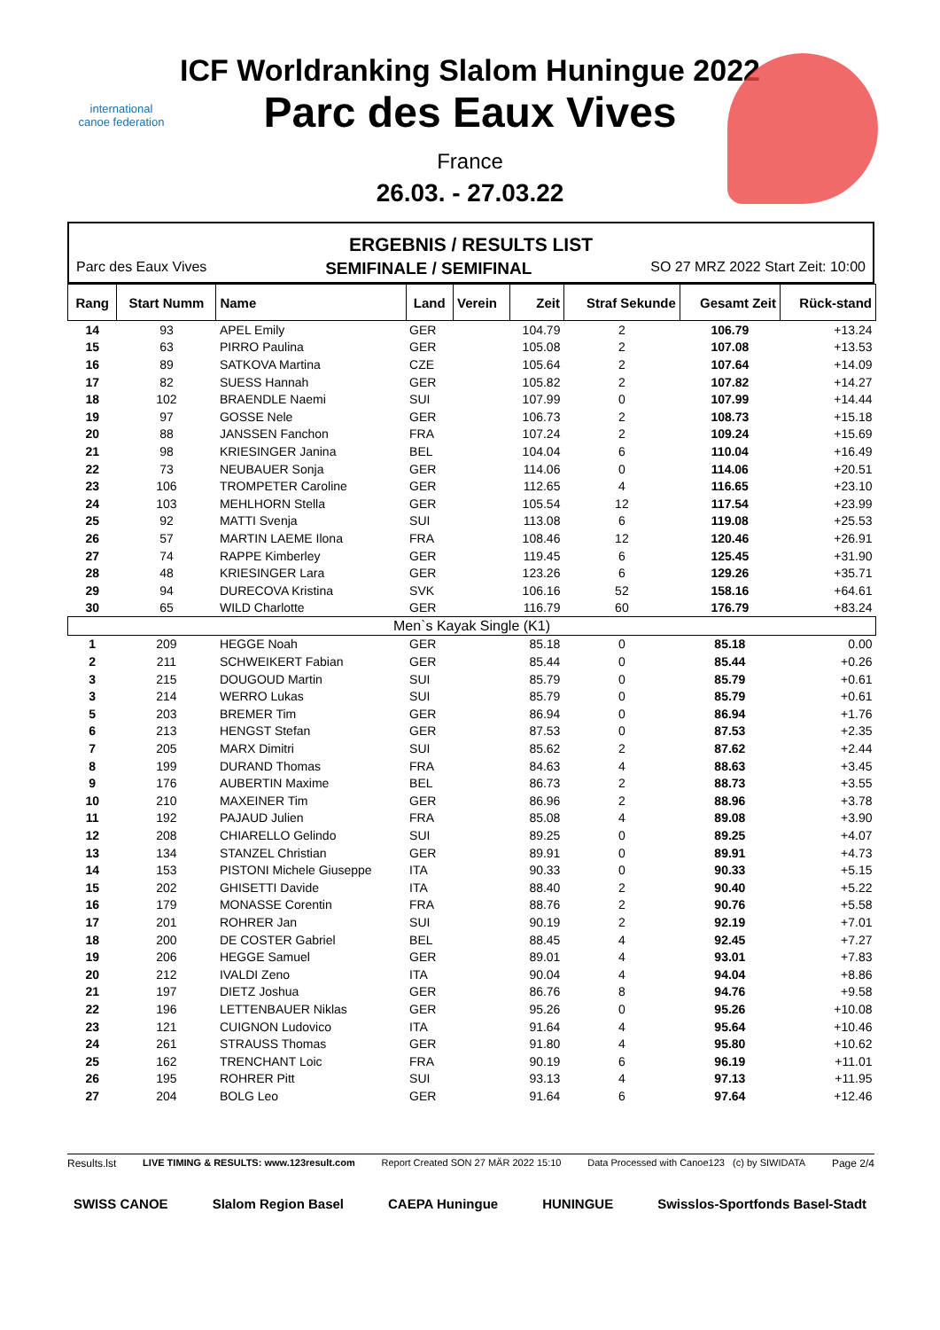international canoe federation
ICF Worldranking Slalom Huningue 2022
Parc des Eaux Vives
France
26.03. - 27.03.22
ERGEBNIS / RESULTS LIST
Parc des Eaux Vives SEMIFINALE / SEMIFINAL SO 27 MRZ 2022 Start Zeit: 10:00
| Rang | Start Numm | Name | Land | Verein | Zeit | Straf Sekunde | Gesamt Zeit | Rück-stand |
| --- | --- | --- | --- | --- | --- | --- | --- | --- |
| 14 | 93 | APEL Emily | GER | | 104.79 | 2 | 106.79 | +13.24 |
| 15 | 63 | PIRRO Paulina | GER | | 105.08 | 2 | 107.08 | +13.53 |
| 16 | 89 | SATKOVA Martina | CZE | | 105.64 | 2 | 107.64 | +14.09 |
| 17 | 82 | SUESS Hannah | GER | | 105.82 | 2 | 107.82 | +14.27 |
| 18 | 102 | BRAENDLE Naemi | SUI | | 107.99 | 0 | 107.99 | +14.44 |
| 19 | 97 | GOSSE Nele | GER | | 106.73 | 2 | 108.73 | +15.18 |
| 20 | 88 | JANSSEN Fanchon | FRA | | 107.24 | 2 | 109.24 | +15.69 |
| 21 | 98 | KRIESINGER Janina | BEL | | 104.04 | 6 | 110.04 | +16.49 |
| 22 | 73 | NEUBAUER Sonja | GER | | 114.06 | 0 | 114.06 | +20.51 |
| 23 | 106 | TROMPETER Caroline | GER | | 112.65 | 4 | 116.65 | +23.10 |
| 24 | 103 | MEHLHORN Stella | GER | | 105.54 | 12 | 117.54 | +23.99 |
| 25 | 92 | MATTI Svenja | SUI | | 113.08 | 6 | 119.08 | +25.53 |
| 26 | 57 | MARTIN LAEME Ilona | FRA | | 108.46 | 12 | 120.46 | +26.91 |
| 27 | 74 | RAPPE Kimberley | GER | | 119.45 | 6 | 125.45 | +31.90 |
| 28 | 48 | KRIESINGER Lara | GER | | 123.26 | 6 | 129.26 | +35.71 |
| 29 | 94 | DURECOVA Kristina | SVK | | 106.16 | 52 | 158.16 | +64.61 |
| 30 | 65 | WILD Charlotte | GER | | 116.79 | 60 | 176.79 | +83.24 |
| Men`s Kayak Single (K1) | | | | | | | | |
| 1 | 209 | HEGGE Noah | GER | | 85.18 | 0 | 85.18 | 0.00 |
| 2 | 211 | SCHWEIKERT Fabian | GER | | 85.44 | 0 | 85.44 | +0.26 |
| 3 | 215 | DOUGOUD Martin | SUI | | 85.79 | 0 | 85.79 | +0.61 |
| 3 | 214 | WERRO Lukas | SUI | | 85.79 | 0 | 85.79 | +0.61 |
| 5 | 203 | BREMER Tim | GER | | 86.94 | 0 | 86.94 | +1.76 |
| 6 | 213 | HENGST Stefan | GER | | 87.53 | 0 | 87.53 | +2.35 |
| 7 | 205 | MARX Dimitri | SUI | | 85.62 | 2 | 87.62 | +2.44 |
| 8 | 199 | DURAND Thomas | FRA | | 84.63 | 4 | 88.63 | +3.45 |
| 9 | 176 | AUBERTIN Maxime | BEL | | 86.73 | 2 | 88.73 | +3.55 |
| 10 | 210 | MAXEINER Tim | GER | | 86.96 | 2 | 88.96 | +3.78 |
| 11 | 192 | PAJAUD Julien | FRA | | 85.08 | 4 | 89.08 | +3.90 |
| 12 | 208 | CHIARELLO Gelindo | SUI | | 89.25 | 0 | 89.25 | +4.07 |
| 13 | 134 | STANZEL Christian | GER | | 89.91 | 0 | 89.91 | +4.73 |
| 14 | 153 | PISTONI Michele Giuseppe | ITA | | 90.33 | 0 | 90.33 | +5.15 |
| 15 | 202 | GHISETTI Davide | ITA | | 88.40 | 2 | 90.40 | +5.22 |
| 16 | 179 | MONASSE Corentin | FRA | | 88.76 | 2 | 90.76 | +5.58 |
| 17 | 201 | ROHRER Jan | SUI | | 90.19 | 2 | 92.19 | +7.01 |
| 18 | 200 | DE COSTER Gabriel | BEL | | 88.45 | 4 | 92.45 | +7.27 |
| 19 | 206 | HEGGE Samuel | GER | | 89.01 | 4 | 93.01 | +7.83 |
| 20 | 212 | IVALDI Zeno | ITA | | 90.04 | 4 | 94.04 | +8.86 |
| 21 | 197 | DIETZ Joshua | GER | | 86.76 | 8 | 94.76 | +9.58 |
| 22 | 196 | LETTENBAUER Niklas | GER | | 95.26 | 0 | 95.26 | +10.08 |
| 23 | 121 | CUIGNON Ludovico | ITA | | 91.64 | 4 | 95.64 | +10.46 |
| 24 | 261 | STRAUSS Thomas | GER | | 91.80 | 4 | 95.80 | +10.62 |
| 25 | 162 | TRENCHANT Loic | FRA | | 90.19 | 6 | 96.19 | +11.01 |
| 26 | 195 | ROHRER Pitt | SUI | | 93.13 | 4 | 97.13 | +11.95 |
| 27 | 204 | BOLG Leo | GER | | 91.64 | 6 | 97.64 | +12.46 |
Results.lst LIVE TIMING & RESULTS: www.123result.com Report Created SON 27 MÄR 2022 15:10 Data Processed with Canoe123 (c) by SIWIDATA Page 2/4
SWISS CANOE Slalom Region Basel CAEPA Huningue HUNINGUE Swisslos-Sportfonds Basel-Stadt